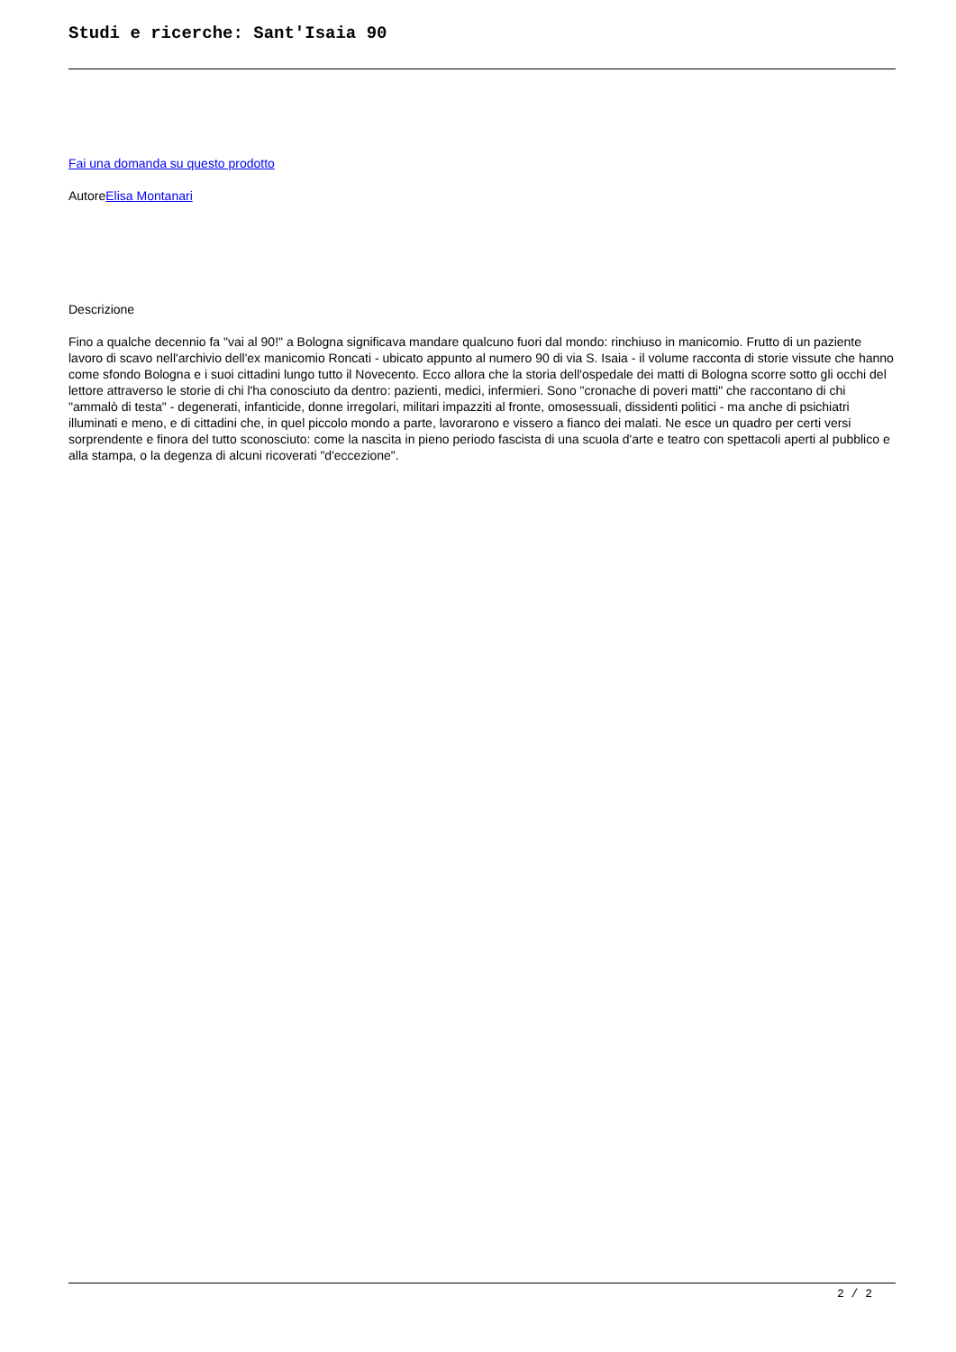Studi e ricerche: Sant'Isaia 90
Fai una domanda su questo prodotto
AutoreElisa Montanari
Descrizione
Fino a qualche decennio fa "vai al 90!" a Bologna significava mandare qualcuno fuori dal mondo: rinchiuso in manicomio. Frutto di un paziente lavoro di scavo nell'archivio dell'ex manicomio Roncati - ubicato appunto al numero 90 di via S. Isaia - il volume racconta di storie vissute che hanno come sfondo Bologna e i suoi cittadini lungo tutto il Novecento. Ecco allora che la storia dell'ospedale dei matti di Bologna scorre sotto gli occhi del lettore attraverso le storie di chi l'ha conosciuto da dentro: pazienti, medici, infermieri. Sono "cronache di poveri matti" che raccontano di chi "ammalò di testa" - degenerati, infanticide, donne irregolari, militari impazziti al fronte, omosessuali, dissidenti politici - ma anche di psichiatri illuminati e meno, e di cittadini che, in quel piccolo mondo a parte, lavorarono e vissero a fianco dei malati. Ne esce un quadro per certi versi sorprendente e finora del tutto sconosciuto: come la nascita in pieno periodo fascista di una scuola d'arte e teatro con spettacoli aperti al pubblico e alla stampa, o la degenza di alcuni ricoverati "d'eccezione".
2 / 2